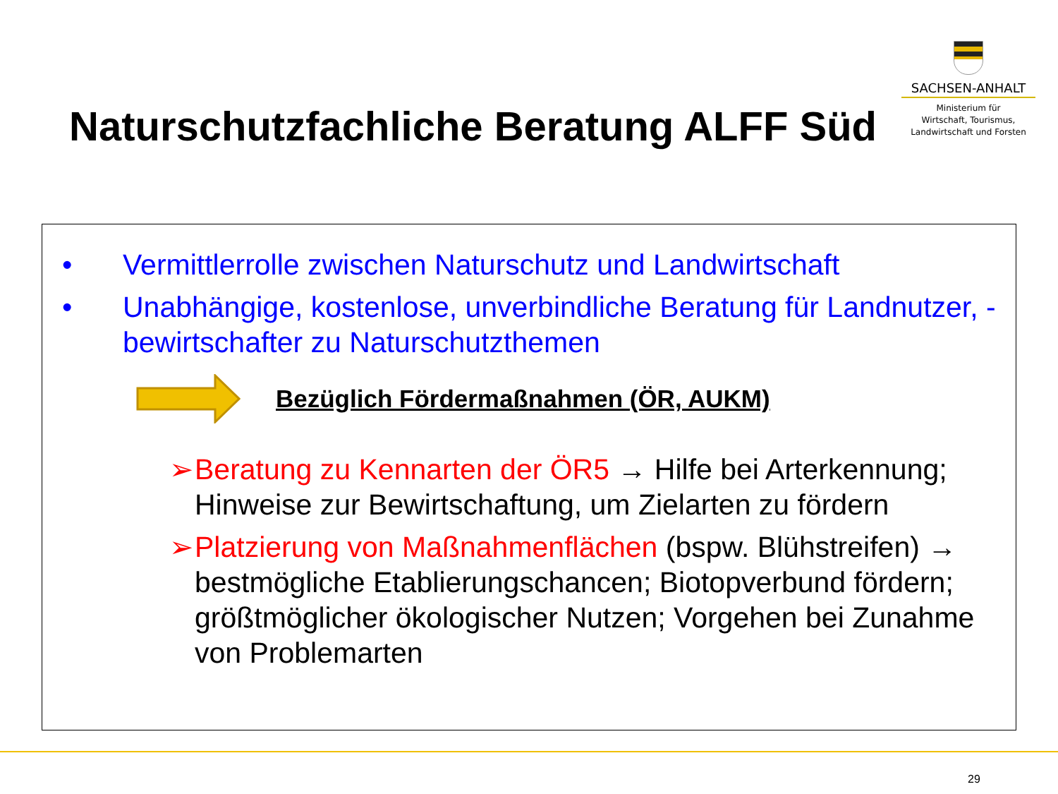Naturschutzfachliche Beratung ALFF Süd
SACHSEN-ANHALT
Ministerium für
Wirtschaft, Tourismus,
Landwirtschaft und Forsten
• Vermittlerrolle zwischen Naturschutz und Landwirtschaft
• Unabhängige, kostenlose, unverbindliche Beratung für Landnutzer, -bewirtschafter zu Naturschutzthemen
Bezüglich Fördermaßnahmen (ÖR, AUKM)
➢ Beratung zu Kennarten der ÖR5 → Hilfe bei Arterkennung; Hinweise zur Bewirtschaftung, um Zielarten zu fördern
➢ Platzierung von Maßnahmenflächen (bspw. Blühstreifen) → bestmögliche Etablierungschancen; Biotopverbund fördern; größtmöglicher ökologischer Nutzen; Vorgehen bei Zunahme von Problemarten
29